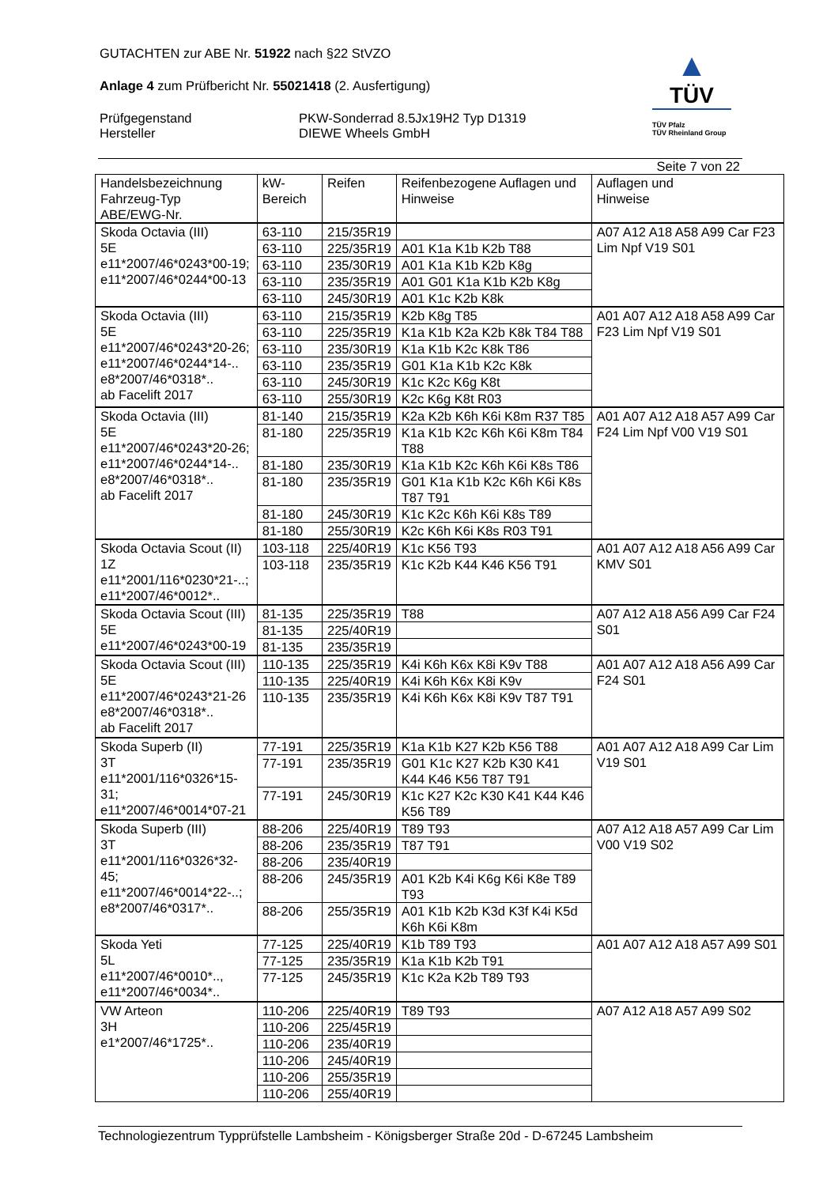GUTACHTEN zur ABE Nr. 51922 nach §22 StVZO
Anlage 4 zum Prüfbericht Nr. 55021418 (2. Ausfertigung)
Prüfgegenstand
Hersteller
PKW-Sonderrad 8.5Jx19H2 Typ D1319
DIEWE Wheels GmbH
▲
TÜV
TÜV Pfalz
TÜV Rheinland Group
Seite 7 von 22
| Handelsbezeichnung Fahrzeug-Typ ABE/EWG-Nr. | kW-Bereich | Reifen | Reifenbezogene Auflagen und Hinweise | Auflagen und Hinweise |
| --- | --- | --- | --- | --- |
| Skoda Octavia (III) 5E e11*2007/46*0243*00-19; e11*2007/46*0244*00-13 | 63-110 | 215/35R19 | | A07 A12 A18 A58 A99 Car F23 Lim Npf V19 S01 |
| | 63-110 | 225/35R19 | A01 K1a K1b K2b T88 | |
| | 63-110 | 235/30R19 | A01 K1a K1b K2b K8g | |
| | 63-110 | 235/35R19 | A01 G01 K1a K1b K2b K8g | |
| | 63-110 | 245/30R19 | A01 K1c K2b K8k | |
| Skoda Octavia (III) 5E e11*2007/46*0243*20-26; e11*2007/46*0244*14-.. e8*2007/46*0318*.. ab Facelift 2017 | 63-110 | 215/35R19 | K2b K8g T85 | A01 A07 A12 A18 A58 A99 Car F23 Lim Npf V19 S01 |
| | 63-110 | 225/35R19 | K1a K1b K2a K2b K8k T84 T88 | |
| | 63-110 | 235/30R19 | K1a K1b K2c K8k T86 | |
| | 63-110 | 235/35R19 | G01 K1a K1b K2c K8k | |
| | 63-110 | 245/30R19 | K1c K2c K6g K8t | |
| | 63-110 | 255/30R19 | K2c K6g K8t R03 | |
| Skoda Octavia (III) 5E e11*2007/46*0243*20-26; e11*2007/46*0244*14-.. e8*2007/46*0318*.. ab Facelift 2017 | 81-140 | 215/35R19 | K2a K2b K6h K6i K8m R37 T85 | A01 A07 A12 A18 A57 A99 Car F24 Lim Npf V00 V19 S01 |
| | 81-180 | 225/35R19 | K1a K1b K2c K6h K6i K8m T84 T88 | |
| | 81-180 | 235/30R19 | K1a K1b K2c K6h K6i K8s T86 | |
| | 81-180 | 235/35R19 | G01 K1a K1b K2c K6h K6i K8s T87 T91 | |
| | 81-180 | 245/30R19 | K1c K2c K6h K6i K8s T89 | |
| | 81-180 | 255/30R19 | K2c K6h K6i K8s R03 T91 | |
| Skoda Octavia Scout (II) 1Z e11*2001/116*0230*21-..; e11*2007/46*0012*.. | 103-118 | 225/40R19 | K1c K56 T93 | A01 A07 A12 A18 A56 A99 Car KMV S01 |
| | 103-118 | 235/35R19 | K1c K2b K44 K46 K56 T91 | |
| Skoda Octavia Scout (III) 5E e11*2007/46*0243*00-19 | 81-135 | 225/35R19 | T88 | A07 A12 A18 A56 A99 Car F24 S01 |
| | 81-135 | 225/40R19 | | |
| | 81-135 | 235/35R19 | | |
| Skoda Octavia Scout (III) 5E e11*2007/46*0243*21-26 e8*2007/46*0318*.. ab Facelift 2017 | 110-135 | 225/35R19 | K4i K6h K6x K8i K9v T88 | A01 A07 A12 A18 A56 A99 Car F24 S01 |
| | 110-135 | 225/40R19 | K4i K6h K6x K8i K9v | |
| | 110-135 | 235/35R19 | K4i K6h K6x K8i K9v T87 T91 | |
| Skoda Superb (II) 3T e11*2001/116*0326*15-31; e11*2007/46*0014*07-21 | 77-191 | 225/35R19 | K1a K1b K27 K2b K56 T88 | A01 A07 A12 A18 A99 Car Lim V19 S01 |
| | 77-191 | 235/35R19 | G01 K1c K27 K2b K30 K41 K44 K46 K56 T87 T91 | |
| | 77-191 | 245/30R19 | K1c K27 K2c K30 K41 K44 K46 K56 T89 | |
| Skoda Superb (III) 3T e11*2001/116*0326*32-45; e11*2007/46*0014*22-..; e8*2007/46*0317*.. | 88-206 | 225/40R19 | T89 T93 | A07 A12 A18 A57 A99 Car Lim V00 V19 S02 |
| | 88-206 | 235/35R19 | T87 T91 | |
| | 88-206 | 235/40R19 | | |
| | 88-206 | 245/35R19 | A01 K2b K4i K6g K6i K8e T89 T93 | |
| | 88-206 | 255/35R19 | A01 K1b K2b K3d K3f K4i K5d K6h K6i K8m | |
| Skoda Yeti 5L e11*2007/46*0010*.., e11*2007/46*0034*.. | 77-125 | 225/40R19 | K1b T89 T93 | A01 A07 A12 A18 A57 A99 S01 |
| | 77-125 | 235/35R19 | K1a K1b K2b T91 | |
| | 77-125 | 245/35R19 | K1c K2a K2b T89 T93 | |
| VW Arteon 3H e1*2007/46*1725*.. | 110-206 | 225/40R19 | T89 T93 | A07 A12 A18 A57 A99 S02 |
| | 110-206 | 225/45R19 | | |
| | 110-206 | 235/40R19 | | |
| | 110-206 | 245/40R19 | | |
| | 110-206 | 255/35R19 | | |
| | 110-206 | 255/40R19 | | |
Technologiezentrum Typprüfstelle Lambsheim - Königsberger Straße 20d - D-67245 Lambsheim